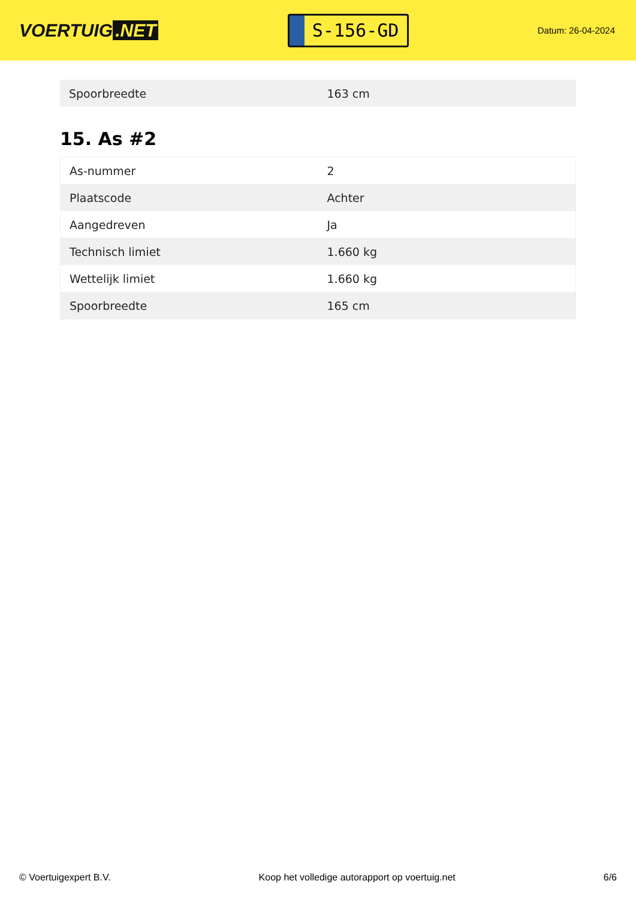VOERTUIG.NET
S-156-GD
Datum: 26-04-2024
| Spoorbreedte | 163 cm |
15. As #2
| As-nummer | 2 |
| Plaatscode | Achter |
| Aangedreven | Ja |
| Technisch limiet | 1.660 kg |
| Wettelijk limiet | 1.660 kg |
| Spoorbreedte | 165 cm |
© Voertuigexpert B.V. Koop het volledige autorapport op voertuig.net 6/6